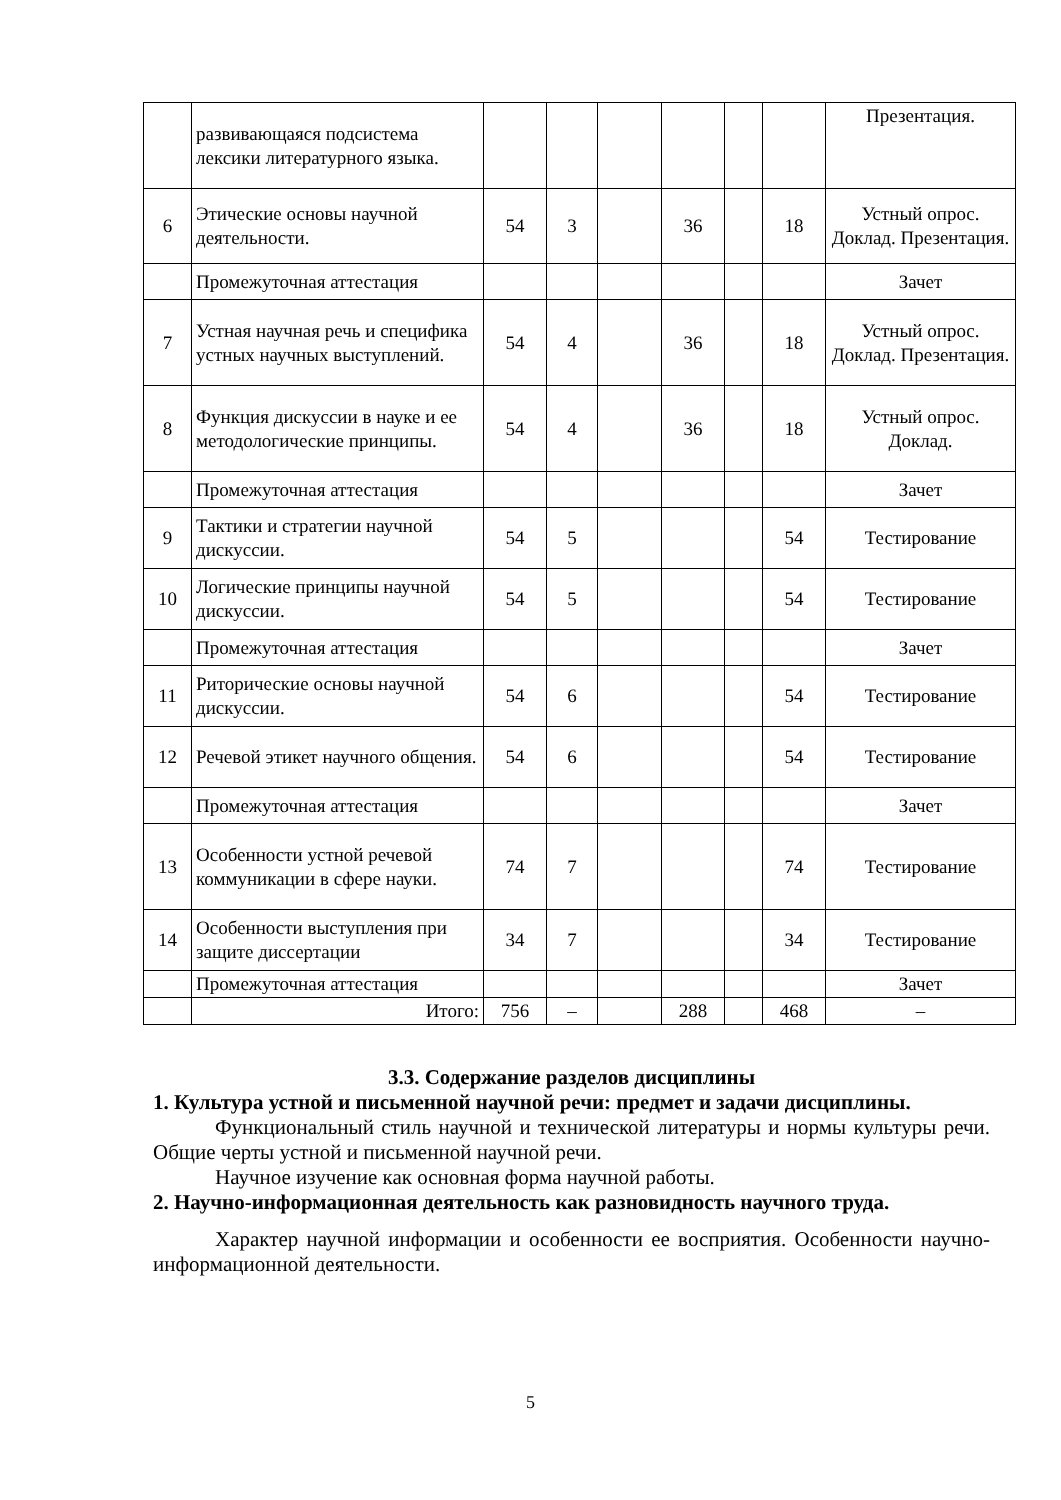| | развивающаяся подсистема лексики литературного языка. | | | | | | | Презентация. |
| 6 | Этические основы научной деятельности. | 54 | 3 | | 36 | | 18 | Устный опрос. Доклад. Презентация. |
| | Промежуточная аттестация | | | | | | | Зачет |
| 7 | Устная научная речь и специфика устных научных выступлений. | 54 | 4 | | 36 | | 18 | Устный опрос. Доклад. Презентация. |
| 8 | Функция дискуссии в науке и ее методологические принципы. | 54 | 4 | | 36 | | 18 | Устный опрос. Доклад. |
| | Промежуточная аттестация | | | | | | | Зачет |
| 9 | Тактики и стратегии научной дискуссии. | 54 | 5 | | | | 54 | Тестирование |
| 10 | Логические принципы научной дискуссии. | 54 | 5 | | | | 54 | Тестирование |
| | Промежуточная аттестация | | | | | | | Зачет |
| 11 | Риторические основы научной дискуссии. | 54 | 6 | | | | 54 | Тестирование |
| 12 | Речевой этикет научного общения. | 54 | 6 | | | | 54 | Тестирование |
| | Промежуточная аттестация | | | | | | | Зачет |
| 13 | Особенности устной речевой коммуникации в сфере науки. | 74 | 7 | | | | 74 | Тестирование |
| 14 | Особенности выступления при защите диссертации | 34 | 7 | | | | 34 | Тестирование |
| | Промежуточная аттестация | | | | | | | Зачет |
| | Итого: | 756 | – | | 288 | | 468 | – |
3.3. Содержание разделов дисциплины
1. Культура устной и письменной научной речи: предмет и задачи дисциплины.
Функциональный стиль научной и технической литературы и нормы культуры речи. Общие черты устной и письменной научной речи.
Научное изучение как основная форма научной работы.
2. Научно-информационная деятельность как разновидность научного труда.
Характер научной информации и особенности ее восприятия. Особенности научно-информационной деятельности.
5